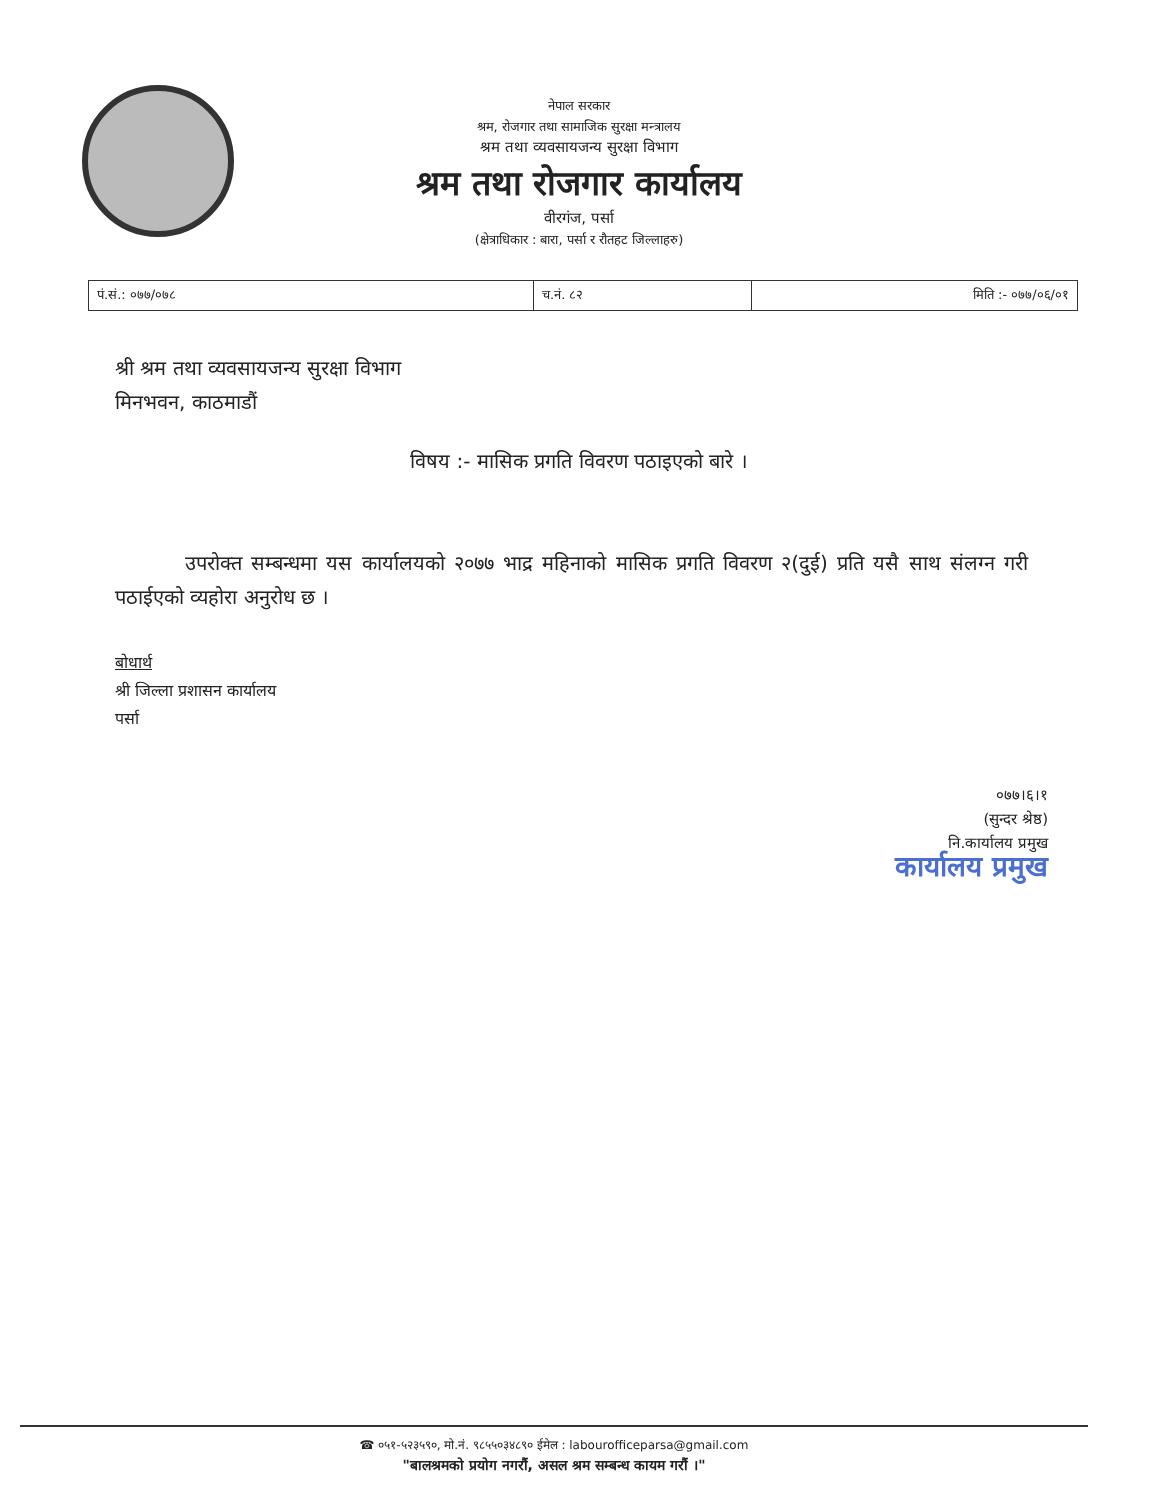नेपाल सरकार
श्रम, रोजगार तथा सामाजिक सुरक्षा मन्त्रालय
श्रम तथा व्यवसायजन्य सुरक्षा विभाग
श्रम तथा रोजगार कार्यालय
वीरगंज, पर्सा
(क्षेत्राधिकार : बारा, पर्सा र रौतहट जिल्लाहरु)
| पं.सं.: ०७७/०७८ | च.नं. ८२ | मिति :- ०७७/०६/०१ |
श्री श्रम तथा व्यवसायजन्य सुरक्षा विभाग
मिनभवन, काठमाडौं
विषय :- मासिक प्रगति विवरण पठाइएको बारे ।
उपरोक्त सम्बन्धमा यस कार्यालयको २०७७ भाद्र महिनाको मासिक प्रगति विवरण २(दुई) प्रति यसै साथ संलग्न गरी पठाईएको व्यहोरा अनुरोध छ ।
बोधार्थ
श्री जिल्ला प्रशासन कार्यालय
पर्सा
०७७।६।१
(सुन्दर श्रेष्ठ)
नि.कार्यालय प्रमुख
कार्यालय प्रमुख
☎ ०५१-५२३५९०, मो.नं. ९८५५०३४८९० ईमेल : labourofficeparsa@gmail.com
"बालश्रमको प्रयोग नगरौं, असल श्रम सम्बन्ध कायम गरौं ।"